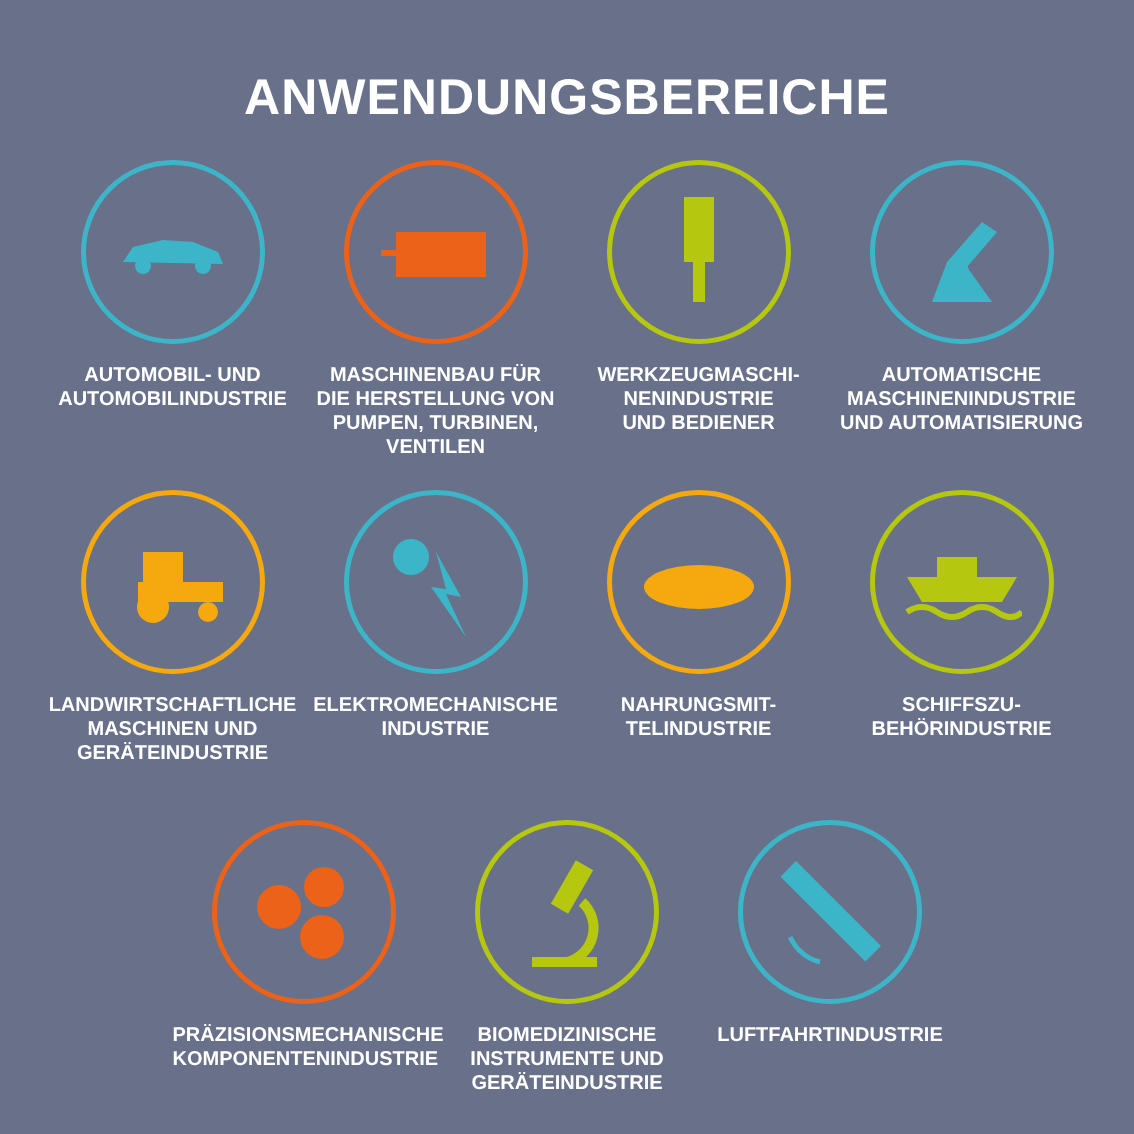ANWENDUNGSBEREICHE
AUTOMOBIL- UND
AUTOMOBILINDUSTRIE
MASCHINENBAU FÜR
DIE HERSTELLUNG VON
PUMPEN, TURBINEN,
VENTILEN
WERKZEUGMASCHI-
NENINDUSTRIE
UND BEDIENER
AUTOMATISCHE
MASCHINENINDUSTRIE
UND AUTOMATISIERUNG
LANDWIRTSCHAFTLICHE
MASCHINEN UND
GERÄTEINDUSTRIE
ELEKTROMECHANISCHE
INDUSTRIE
NAHRUNGSMIT-
TELINDUSTRIE
SCHIFFSZU-
BEHÖRINDUSTRIE
PRÄZISIONSMECHANISCHE
KOMPONENTENINDUSTRIE
BIOMEDIZINISCHE
INSTRUMENTE UND
GERÄTEINDUSTRIE
LUFTFAHRTINDUSTRIE